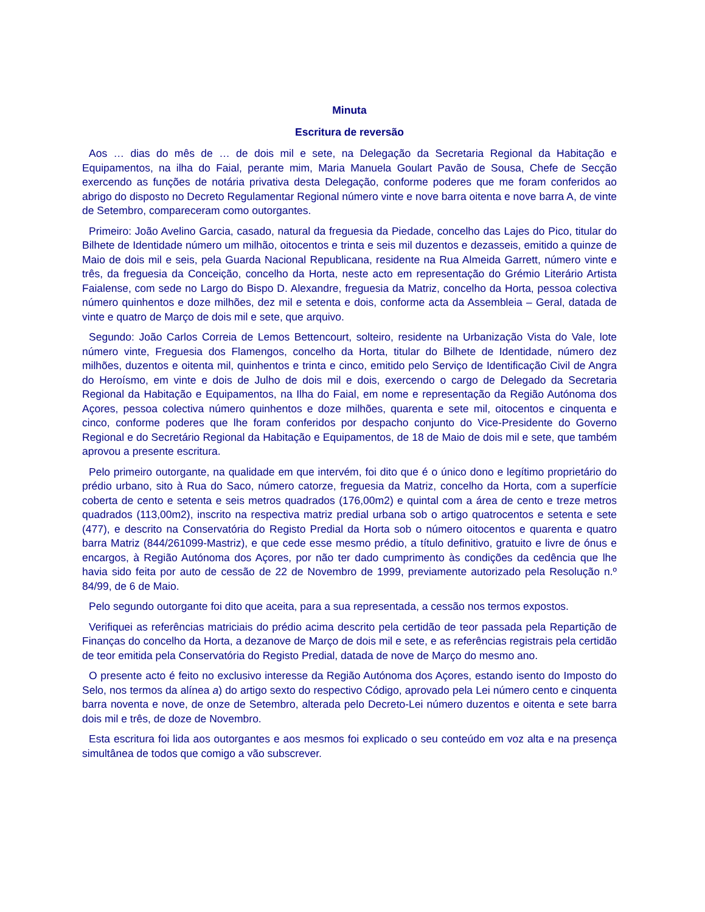Minuta
Escritura de reversão
Aos … dias do mês de … de dois mil e sete, na Delegação da Secretaria Regional da Habitação e Equipamentos, na ilha do Faial, perante mim, Maria Manuela Goulart Pavão de Sousa, Chefe de Secção exercendo as funções de notária privativa desta Delegação, conforme poderes que me foram conferidos ao abrigo do disposto no Decreto Regulamentar Regional número vinte e nove barra oitenta e nove barra A, de vinte de Setembro, compareceram como outorgantes.
Primeiro: João Avelino Garcia, casado, natural da freguesia da Piedade, concelho das Lajes do Pico, titular do Bilhete de Identidade número um milhão, oitocentos e trinta e seis mil duzentos e dezasseis, emitido a quinze de Maio de dois mil e seis, pela Guarda Nacional Republicana, residente na Rua Almeida Garrett, número vinte e três, da freguesia da Conceição, concelho da Horta, neste acto em representação do Grémio Literário Artista Faialense, com sede no Largo do Bispo D. Alexandre, freguesia da Matriz, concelho da Horta, pessoa colectiva número quinhentos e doze milhões, dez mil e setenta e dois, conforme acta da Assembleia – Geral, datada de vinte e quatro de Março de dois mil e sete, que arquivo.
Segundo: João Carlos Correia de Lemos Bettencourt, solteiro, residente na Urbanização Vista do Vale, lote número vinte, Freguesia dos Flamengos, concelho da Horta, titular do Bilhete de Identidade, número dez milhões, duzentos e oitenta mil, quinhentos e trinta e cinco, emitido pelo Serviço de Identificação Civil de Angra do Heroísmo, em vinte e dois de Julho de dois mil e dois, exercendo o cargo de Delegado da Secretaria Regional da Habitação e Equipamentos, na Ilha do Faial, em nome e representação da Região Autónoma dos Açores, pessoa colectiva número quinhentos e doze milhões, quarenta e sete mil, oitocentos e cinquenta e cinco, conforme poderes que lhe foram conferidos por despacho conjunto do Vice-Presidente do Governo Regional e do Secretário Regional da Habitação e Equipamentos, de 18 de Maio de dois mil e sete, que também aprovou a presente escritura.
Pelo primeiro outorgante, na qualidade em que intervém, foi dito que é o único dono e legítimo proprietário do prédio urbano, sito à Rua do Saco, número catorze, freguesia da Matriz, concelho da Horta, com a superfície coberta de cento e setenta e seis metros quadrados (176,00m2) e quintal com a área de cento e treze metros quadrados (113,00m2), inscrito na respectiva matriz predial urbana sob o artigo quatrocentos e setenta e sete (477), e descrito na Conservatória do Registo Predial da Horta sob o número oitocentos e quarenta e quatro barra Matriz (844/261099-Mastriz), e que cede esse mesmo prédio, a título definitivo, gratuito e livre de ónus e encargos, à Região Autónoma dos Açores, por não ter dado cumprimento às condições da cedência que lhe havia sido feita por auto de cessão de 22 de Novembro de 1999, previamente autorizado pela Resolução n.º 84/99, de 6 de Maio.
Pelo segundo outorgante foi dito que aceita, para a sua representada, a cessão nos termos expostos.
Verifiquei as referências matriciais do prédio acima descrito pela certidão de teor passada pela Repartição de Finanças do concelho da Horta, a dezanove de Março de dois mil e sete, e as referências registrais pela certidão de teor emitida pela Conservatória do Registo Predial, datada de nove de Março do mesmo ano.
O presente acto é feito no exclusivo interesse da Região Autónoma dos Açores, estando isento do Imposto do Selo, nos termos da alínea a) do artigo sexto do respectivo Código, aprovado pela Lei número cento e cinquenta barra noventa e nove, de onze de Setembro, alterada pelo Decreto-Lei número duzentos e oitenta e sete barra dois mil e três, de doze de Novembro.
Esta escritura foi lida aos outorgantes e aos mesmos foi explicado o seu conteúdo em voz alta e na presença simultânea de todos que comigo a vão subscrever.